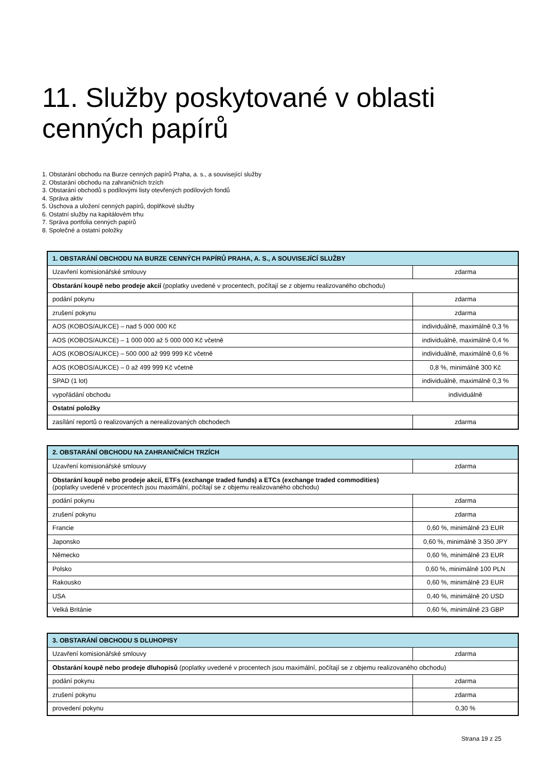11. Služby poskytované v oblasti
cenných papírů
1. Obstarání obchodu na Burze cenných papírů Praha, a. s., a související služby
2. Obstarání obchodu na zahraničních trzích
3. Obstarání obchodů s podílovými listy otevřených podílových fondů
4. Správa aktiv
5. Úschova a uložení cenných papírů, doplňkové služby
6. Ostatní služby na kapitálovém trhu
7. Správa portfolia cenných papírů
8. Společné a ostatní položky
| 1. OBSTARÁNÍ OBCHODU NA BURZE CENNÝCH PAPÍRŮ PRAHA, A. S., A SOUVISEJÍCÍ SLUŽBY | |
| --- | --- |
| Uzavření komisionářské smlouvy | zdarma |
| Obstarání koupě nebo prodeje akcií (poplatky uvedené v procentech, počítají se z objemu realizovaného obchodu) | |
| podání pokynu | zdarma |
| zrušení pokynu | zdarma |
| AOS (KOBOS/AUKCE) – nad 5 000 000 Kč | individuálně, maximálně 0,3 % |
| AOS (KOBOS/AUKCE) – 1 000 000 až 5 000 000 Kč včetně | individuálně, maximálně 0,4 % |
| AOS (KOBOS/AUKCE) – 500 000 až 999 999 Kč včetně | individuálně, maximálně 0,6 % |
| AOS (KOBOS/AUKCE) – 0 až 499 999 Kč včetně | 0,8 %, minimálně 300 Kč |
| SPAD (1 lot) | individuálně, maximálně 0,3 % |
| vypořádání obchodu | individuálně |
| Ostatní položky | |
| zasílání reportů o realizovaných a nerealizovaných obchodech | zdarma |
| 2. OBSTARÁNÍ OBCHODU NA ZAHRANIČNÍCH TRZÍCH | |
| --- | --- |
| Uzavření komisionářské smlouvy | zdarma |
| Obstarání koupě nebo prodeje akcií, ETFs (exchange traded funds) a ETCs (exchange traded commodities) (poplatky uvedené v procentech jsou maximální, počítají se z objemu realizovaného obchodu) | |
| podání pokynu | zdarma |
| zrušení pokynu | zdarma |
| Francie | 0,60 %, minimálně 23 EUR |
| Japonsko | 0,60 %, minimálně 3 350 JPY |
| Německo | 0,60 %, minimálně 23 EUR |
| Polsko | 0,60 %, minimálně 100 PLN |
| Rakousko | 0,60 %, minimálně 23 EUR |
| USA | 0,40 %, minimálně 20 USD |
| Velká Británie | 0,60 %, minimálně 23 GBP |
| 3. OBSTARÁNÍ OBCHODU S DLUHOPISY | |
| --- | --- |
| Uzavření komisionářské smlouvy | zdarma |
| Obstarání koupě nebo prodeje dluhopisů (poplatky uvedené v procentech jsou maximální, počítají se z objemu realizovaného obchodu) | |
| podání pokynu | zdarma |
| zrušení pokynu | zdarma |
| provedení pokynu | 0,30 % |
Strana 19 z 25